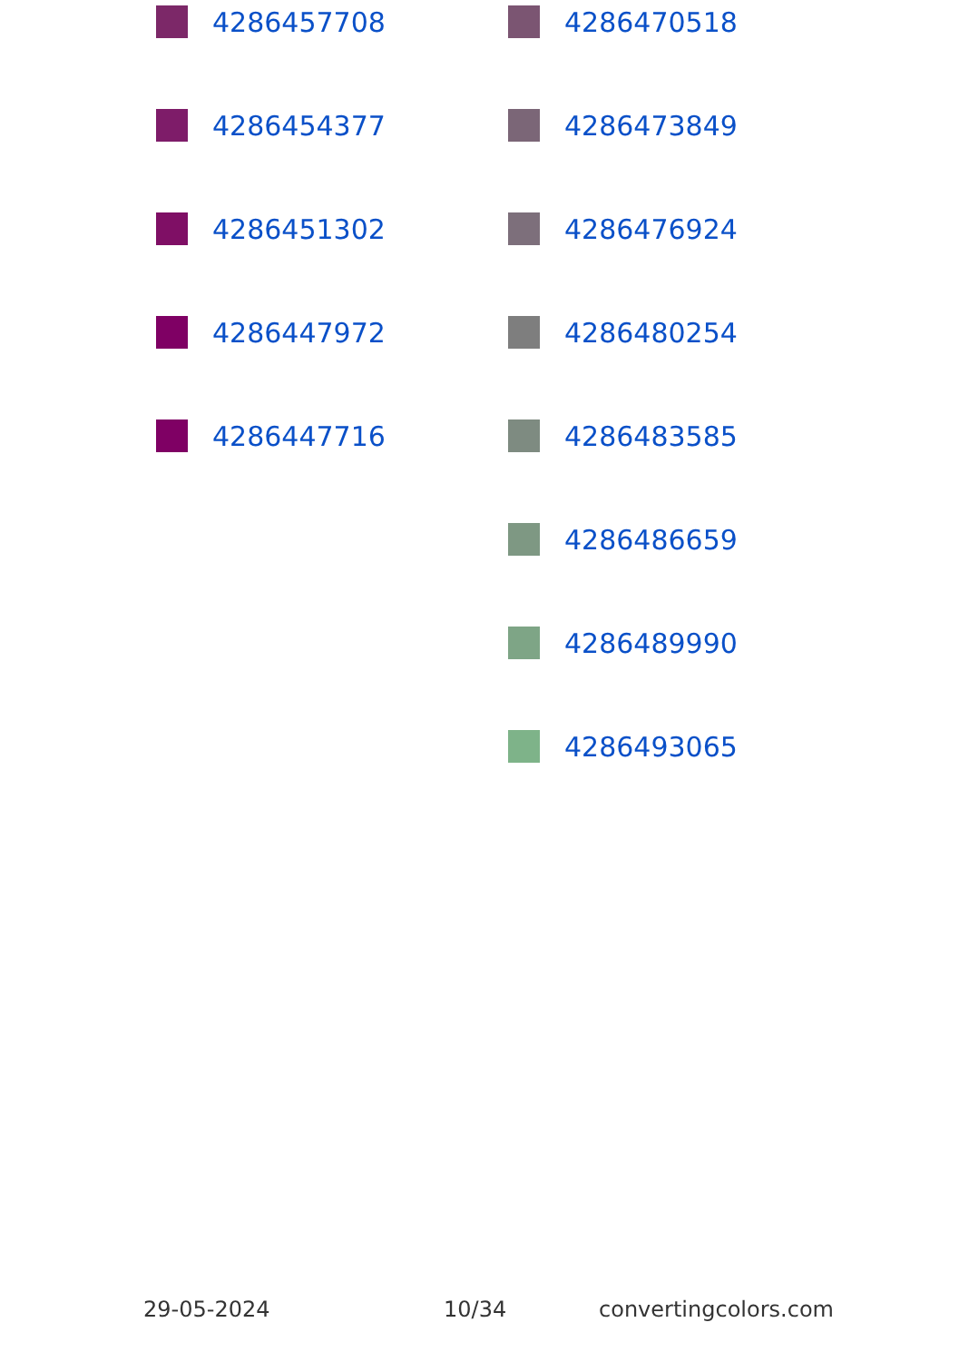4286457708
4286454377
4286451302
4286447972
4286447716
4286470518
4286473849
4286476924
4286480254
4286483585
4286486659
4286489990
4286493065
29-05-2024 10/34 convertingcolors.com